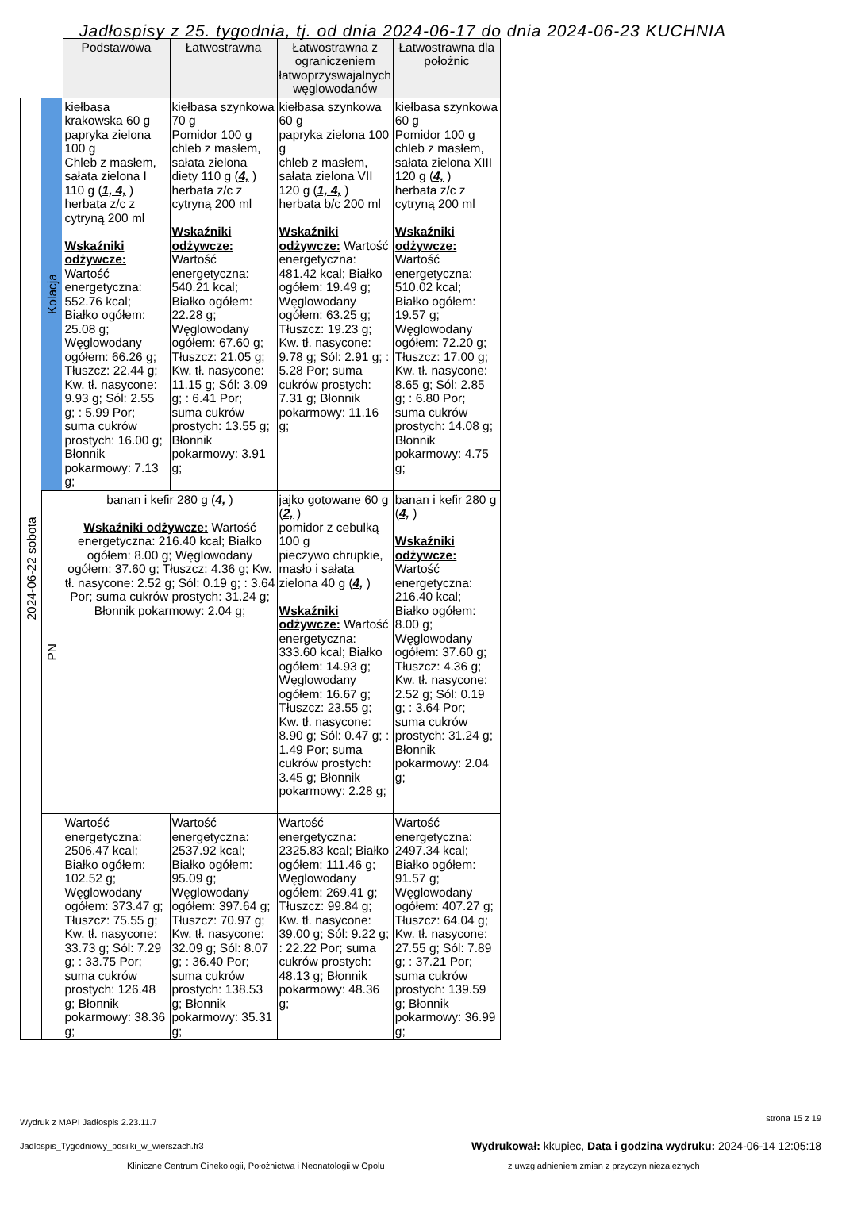Jadłospisy z 25. tygodnia, tj. od dnia 2024-06-17 do dnia 2024-06-23 KUCHNIA
| | | Podstawowa | Łatwostrawna | Łatwostrawna z ograniczeniem łatwoprzyswajalnych węglowodanów | Łatwostrawna dla położnic |
| 2024-06-22 sobota | Kolacja | kiełbasa krakowska 60 g papryka zielona 100 g Chleb z masłem, sałata zielona I 110 g ( 1, 4, ) herbata z/c z cytryną 200 ml Wskaźniki odżywcze: Wartość energetyczna: 552.76 kcal; Białko ogółem: 25.08 g; Węglowodany ogółem: 66.26 g; Tłuszcz: 22.44 g; Kw. tł. nasycone: 9.93 g; Sól: 2.55 g; : 5.99 Por; suma cukrów prostych: 16.00 g; Błonnik pokarmowy: 7.13 g; | kiełbasa szynkowa 70 g Pomidor 100 g chleb z masłem, sałata zielona diety 110 g ( 4, ) herbata z/c z cytryną 200 ml Wskaźniki odżywcze: Wartość energetyczna: 540.21 kcal; Białko ogółem: 22.28 g; Węglowodany ogółem: 67.60 g; Tłuszcz: 21.05 g; Kw. tł. nasycone: 11.15 g; Sól: 3.09 g; : 6.41 Por; suma cukrów prostych: 13.55 g; Błonnik pokarmowy: 3.91 g; | kiełbasa szynkowa 60 g papryka zielona 100 g chleb z masłem, sałata zielona VII 120 g ( 1, 4, ) herbata b/c 200 ml Wskaźniki odżywcze: Wartość energetyczna: 481.42 kcal; Białko ogółem: 19.49 g; Węglowodany ogółem: 63.25 g; Tłuszcz: 19.23 g; Kw. tł. nasycone: 9.78 g; Sól: 2.91 g; : 5.28 Por; suma cukrów prostych: 7.31 g; Błonnik pokarmowy: 11.16 g; | kiełbasa szynkowa 60 g Pomidor 100 g chleb z masłem, sałata zielona XIII 120 g ( 4, ) herbata z/c z cytryną 200 ml Wskaźniki odżywcze: Wartość energetyczna: 510.02 kcal; Białko ogółem: 19.57 g; Węglowodany ogółem: 72.20 g; Tłuszcz: 17.00 g; Kw. tł. nasycone: 8.65 g; Sól: 2.85 g; : 6.80 Por; suma cukrów prostych: 14.08 g; Błonnik pokarmowy: 4.75 g; |
| | PN | banan i kefir 280 g ( 4, ) Wskaźniki odżywcze: Wartość energetyczna: 216.40 kcal; Białko ogółem: 8.00 g; Węglowodany ogółem: 37.60 g; Tłuszcz: 4.36 g; Kw. tł. nasycone: 2.52 g; Sól: 0.19 g; : 3.64 Por; suma cukrów prostych: 31.24 g; Błonnik pokarmowy: 2.04 g; | | jajko gotowane 60 g ( 2, ) pomidor z cebulką 100 g pieczywo chrupkie, masło i sałata zielona 40 g ( 4, ) Wskaźniki odżywcze: Wartość energetyczna: 333.60 kcal; Białko ogółem: 14.93 g; Węglowodany ogółem: 16.67 g; Tłuszcz: 23.55 g; Kw. tł. nasycone: 8.90 g; Sól: 0.47 g; : 1.49 Por; suma cukrów prostych: 3.45 g; Błonnik pokarmowy: 2.28 g; | banan i kefir 280 g ( 4, ) Wskaźniki odżywcze: Wartość energetyczna: 216.40 kcal; Białko ogółem: 8.00 g; Węglowodany ogółem: 37.60 g; Tłuszcz: 4.36 g; Kw. tł. nasycone: 2.52 g; Sól: 0.19 g; : 3.64 Por; suma cukrów prostych: 31.24 g; Błonnik pokarmowy: 2.04 g; |
| | | Wartość energetyczna: 2506.47 kcal; Białko ogółem: 102.52 g; Węglowodany ogółem: 373.47 g; Tłuszcz: 75.55 g; Kw. tł. nasycone: 33.73 g; Sól: 7.29 g; : 33.75 Por; suma cukrów prostych: 126.48 g; Błonnik pokarmowy: 38.36 g; | Wartość energetyczna: 2537.92 kcal; Białko ogółem: 95.09 g; Węglowodany ogółem: 397.64 g; Tłuszcz: 70.97 g; Kw. tł. nasycone: 32.09 g; Sól: 8.07 g; : 36.40 Por; suma cukrów prostych: 138.53 g; Błonnik pokarmowy: 35.31 g; | Wartość energetyczna: 2325.83 kcal; Białko ogółem: 111.46 g; Węglowodany ogółem: 269.41 g; Tłuszcz: 99.84 g; Kw. tł. nasycone: 39.00 g; Sól: 9.22 g; : 22.22 Por; suma cukrów prostych: 48.13 g; Błonnik pokarmowy: 48.36 g; | Wartość energetyczna: 2497.34 kcal; Białko ogółem: 91.57 g; Węglowodany ogółem: 407.27 g; Tłuszcz: 64.04 g; Kw. tł. nasycone: 27.55 g; Sól: 7.89 g; : 37.21 Por; suma cukrów prostych: 139.59 g; Błonnik pokarmowy: 36.99 g; |
Wydruk z MAPI Jadłospis 2.23.11.7 strona 15 z 19
Jadlospis_Tygodniowy_posilki_w_wierszach.fr3 Wydrukował: kkupiec, Data i godzina wydruku: 2024-06-14 12:05:18
Kliniczne Centrum Ginekologii, Położnictwa i Neonatologii w Opolu z uwzgladnieniem zmian z przyczyn niezależnych